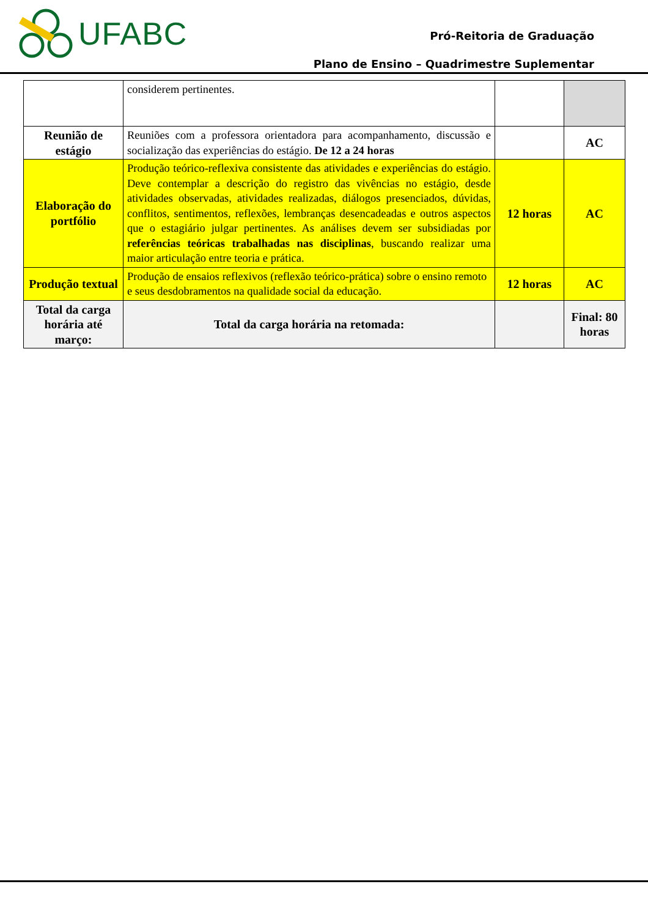UFABC
Pró-Reitoria de Graduação
Plano de Ensino – Quadrimestre Suplementar
| | considerem pertinentes. | | |
| Reunião de estágio | Reuniões com a professora orientadora para acompanhamento, discussão e socialização das experiências do estágio. De 12 a 24 horas | | AC |
| Elaboração do portfólio | Produção teórico-reflexiva consistente das atividades e experiências do estágio. Deve contemplar a descrição do registro das vivências no estágio, desde atividades observadas, atividades realizadas, diálogos presenciados, dúvidas, conflitos, sentimentos, reflexões, lembranças desencadeadas e outros aspectos que o estagiário julgar pertinentes. As análises devem ser subsidiadas por referências teóricas trabalhadas nas disciplinas , buscando realizar uma maior articulação entre teoria e prática. | 12 horas | AC |
| Produção textual | Produção de ensaios reflexivos (reflexão teórico-prática) sobre o ensino remoto e seus desdobramentos na qualidade social da educação. | 12 horas | AC |
| Total da carga horária até março: | Total da carga horária na retomada: | | Final: 80 horas |